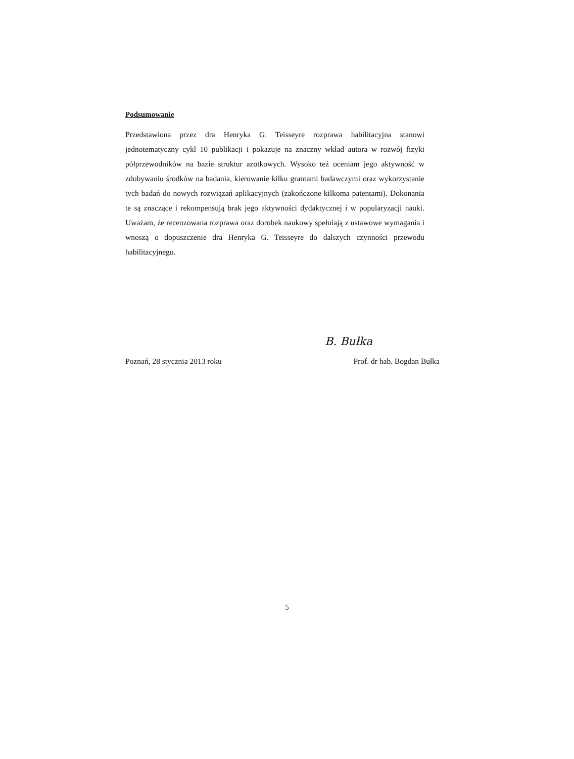Podsumowanie
Przedstawiona przez dra Henryka G. Teisseyre rozprawa habilitacyjna stanowi jednotematyczny cykl 10 publikacji i pokazuje na znaczny wkład autora w rozwój fizyki półprzewodników na bazie struktur azotkowych. Wysoko też oceniam jego aktywność w zdobywaniu środków na badania, kierowanie kilku grantami badawczymi oraz wykorzystanie tych badań do nowych rozwiązań aplikacyjnych (zakończone kilkoma patentami). Dokonania te są znaczące i rekompensują brak jego aktywności dydaktycznej i w popularyzacji nauki. Uważam, że recenzowana rozprawa oraz dorobek naukowy spełniają z ustawowe wymagania i wnoszą o dopuszczenie dra Henryka G. Teisseyre do dalszych czynności przewodu habilitacyjnego.
B. Bułka
Poznań, 28 stycznia 2013 roku Prof. dr hab. Bogdan Bułka
5